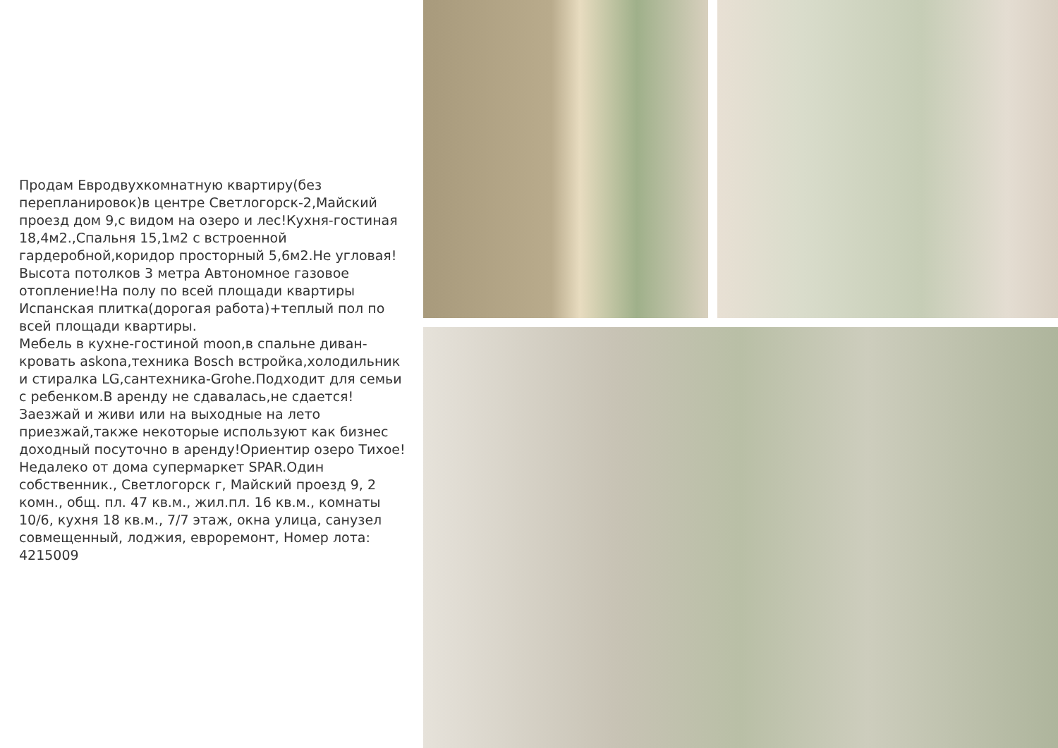Продам Евродвухкомнатную квартиру(без перепланировок)в центре Светлогорск-2,Майский проезд дом 9,с видом на озеро и лес!Кухня-гостиная 18,4м2.,Спальня 15,1м2 с встроенной гардеробной,коридор просторный 5,6м2.Не угловая!Высота потолков 3 метра Автономное газовое отопление!На полу по всей площади квартиры Испанская плитка(дорогая работа)+теплый пол по всей площади квартиры.
Мебель в кухне-гостиной moon,в спальне диван-кровать askona,техника Bosch встройка,холодильник и стиралка LG,сантехника-Grohe.Подходит для семьи с ребенком.В аренду не сдавалась,не сдается!Заезжай и живи или на выходные на лето приезжай,также некоторые используют как бизнес доходный посуточно в аренду!Ориентир озеро Тихое!Недалеко от дома супермаркет SPAR.Один собственник., Светлогорск г, Майский проезд 9, 2 комн., общ. пл. 47 кв.м., жил.пл. 16 кв.м., комнаты 10/6, кухня 18 кв.м., 7/7 этаж, окна улица, санузел совмещенный, лоджия, евроремонт, Номер лота: 4215009